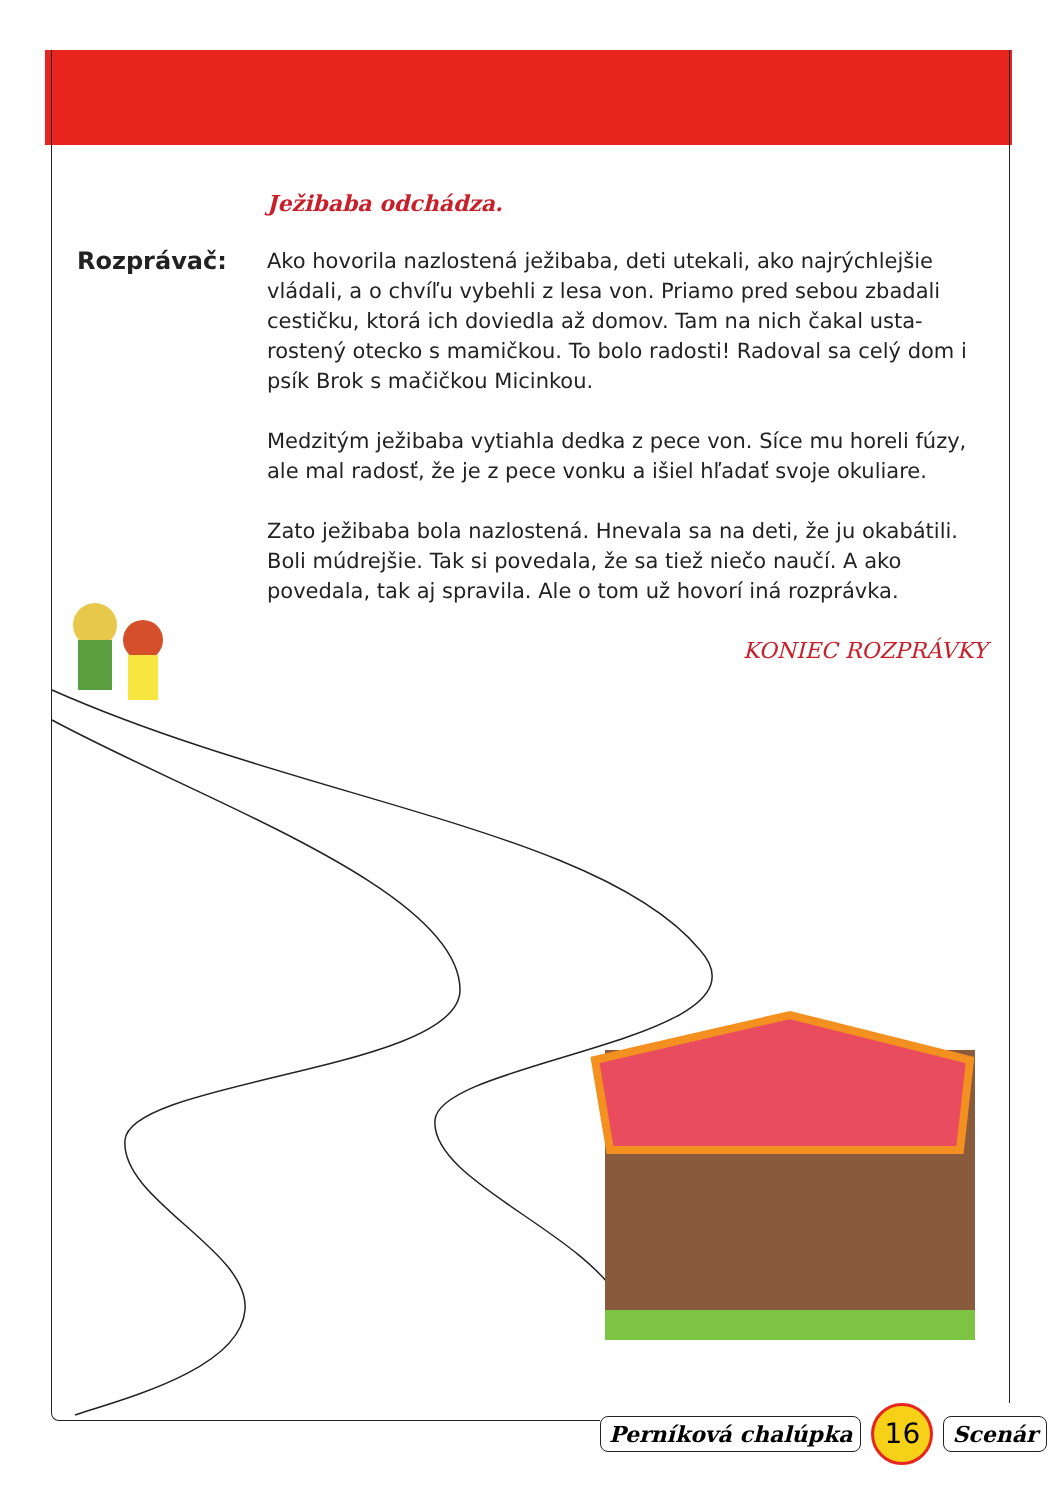Ježibaba odchádza.
Rozprávač: Ako hovorila nazlostená ježibaba, deti utekali, ako najrýchlejšie vládali, a o chvíľu vybehli z lesa von. Priamo pred sebou zbadali cestičku, ktorá ich doviedla až domov. Tam na nich čakal usta­rostený otecko s mamičkou. To bolo radosti! Radoval sa celý dom i psík Brok s mačičkou Micinkou.
Medzitým ježibaba vytiahla dedka z pece von. Síce mu horeli fúzy, ale mal radosť, že je z pece vonku a išiel hľadať svoje oku­liare.
Zato ježibaba bola nazlostená. Hnevala sa na deti, že ju okabá­tili. Boli múdrejšie. Tak si povedala, že sa tiež niečo naučí. A ako povedala, tak aj spravila. Ale o tom už hovorí iná rozprávka.
KONIEC ROZPRÁVKY
Perníková chalúpka
16
Scenár